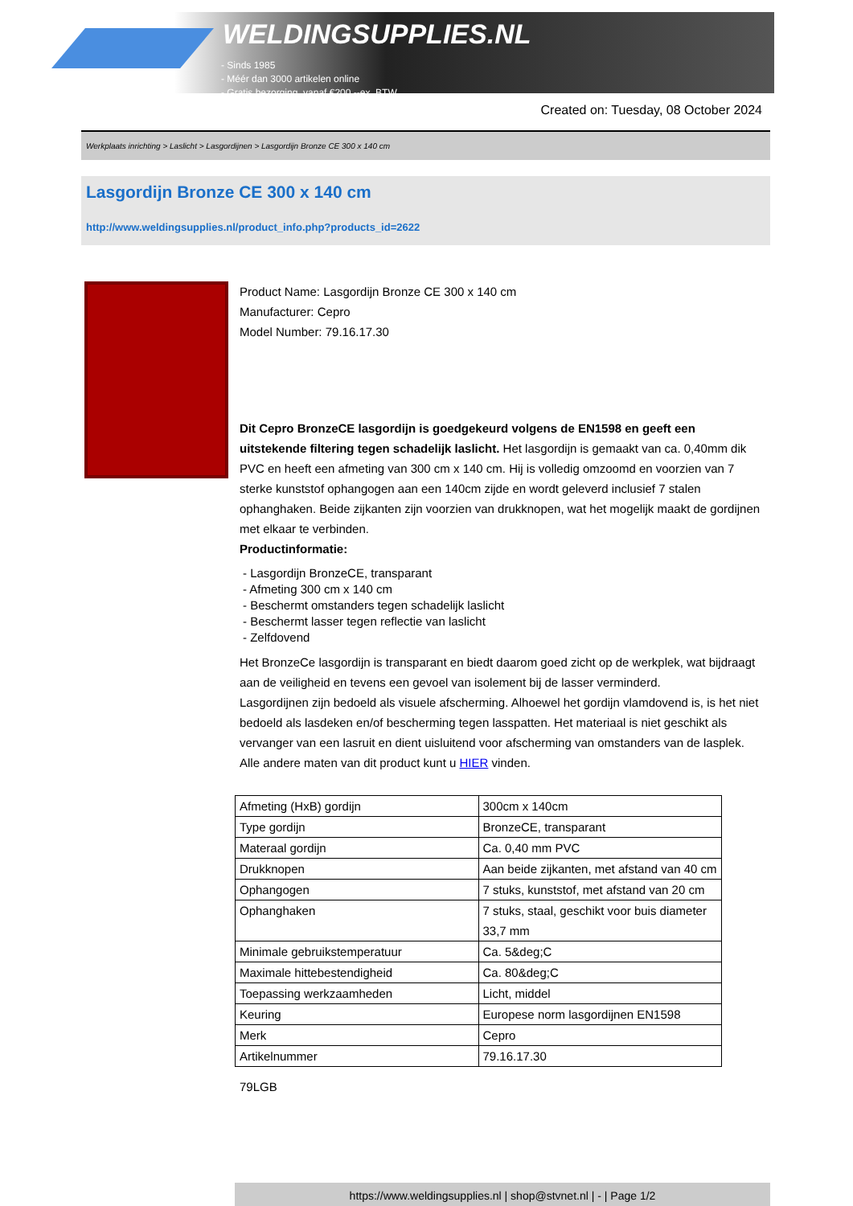WELDINGSUPPLIES.NL
- Sinds 1985
- Méér dan 3000 artikelen online
- Gratis bezorging, vanaf €200,--ex. BTW
Created on: Tuesday, 08 October 2024
Werkplaats inrichting > Laslicht > Lasgordijnen > Lasgordijn Bronze CE 300 x 140 cm
Lasgordijn Bronze CE 300 x 140 cm
http://www.weldingsupplies.nl/product_info.php?products_id=2622
Product Name: Lasgordijn Bronze CE 300 x 140 cm
Manufacturer: Cepro
Model Number: 79.16.17.30
Dit Cepro BronzeCE lasgordijn is goedgekeurd volgens de EN1598 en geeft een uitstekende filtering tegen schadelijk laslicht. Het lasgordijn is gemaakt van ca. 0,40mm dik PVC en heeft een afmeting van 300 cm x 140 cm. Hij is volledig omzoomd en voorzien van 7 sterke kunststof ophangogen aan een 140cm zijde en wordt geleverd inclusief 7 stalen ophanghaken. Beide zijkanten zijn voorzien van drukknopen, wat het mogelijk maakt de gordijnen met elkaar te verbinden.
Productinformatie:
- Lasgordijn BronzeCE, transparant
- Afmeting 300 cm x 140 cm
- Beschermt omstanders tegen schadelijk laslicht
- Beschermt lasser tegen reflectie van laslicht
- Zelfdovend
Het BronzeCe lasgordijn is transparant en biedt daarom goed zicht op de werkplek, wat bijdraagt aan de veiligheid en tevens een gevoel van isolement bij de lasser verminderd.
Lasgordijnen zijn bedoeld als visuele afscherming. Alhoewel het gordijn vlamdovend is, is het niet bedoeld als lasdeken en/of bescherming tegen lasspatten. Het materiaal is niet geschikt als vervanger van een lasruit en dient uisluitend voor afscherming van omstanders van de lasplek.
Alle andere maten van dit product kunt u HIER vinden.
| Afmeting (HxB) gordijn | 300cm x 140cm |
| Type gordijn | BronzeCE, transparant |
| Materaal gordijn | Ca. 0,40 mm PVC |
| Drukknopen | Aan beide zijkanten, met afstand van 40 cm |
| Ophangogen | 7 stuks, kunststof, met afstand van 20 cm |
| Ophanghaken | 7 stuks, staal, geschikt voor buis diameter 33,7 mm |
| Minimale gebruikstemperatuur | Ca. 5&deg;C |
| Maximale hittebestendigheid | Ca. 80&deg;C |
| Toepassing werkzaamheden | Licht, middel |
| Keuring | Europese norm lasgordijnen EN1598 |
| Merk | Cepro |
| Artikelnummer | 79.16.17.30 |
79LGB
https://www.weldingsupplies.nl | shop@stvnet.nl | - | Page 1/2